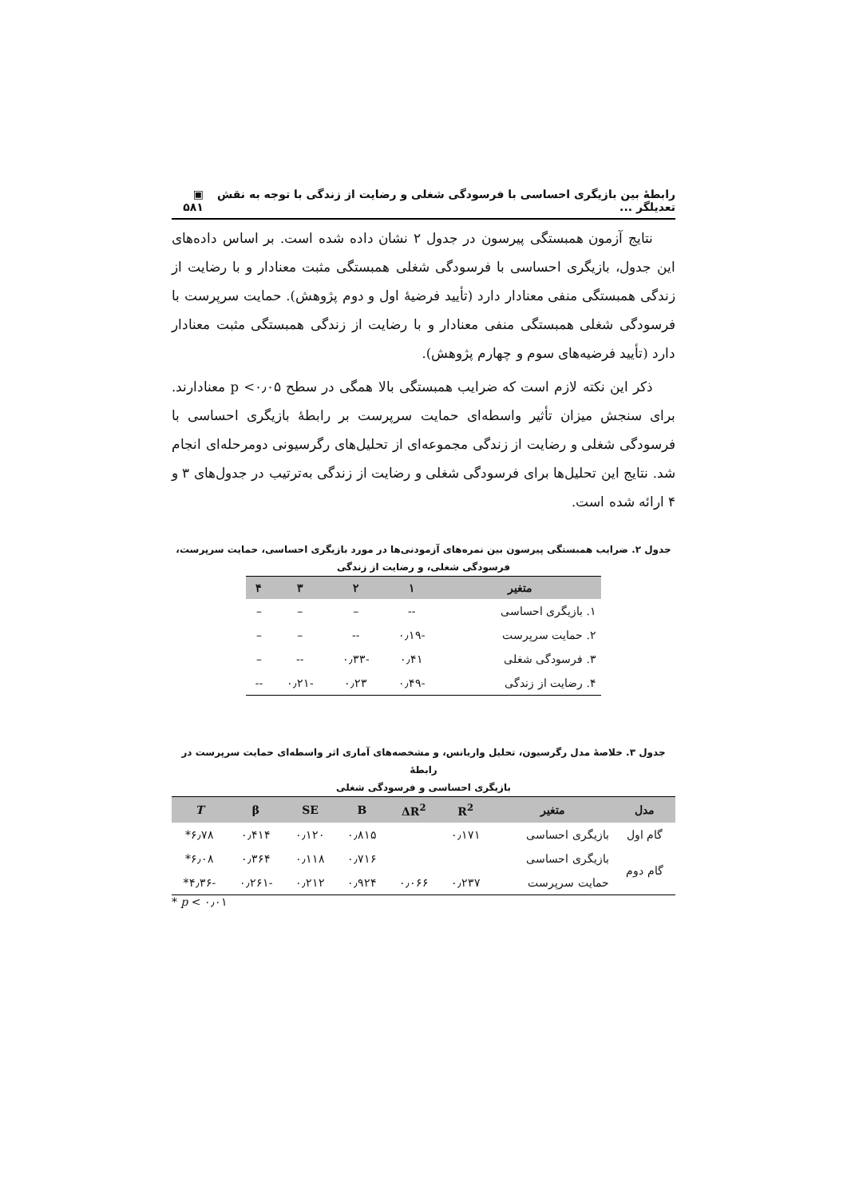رابطهٔ بین بازیگری احساسی با فرسودگی شغلی و رضایت از زندگی با توجه به نقش تعدیلگر ... ▣ ۵۸۱
نتایج آزمون همبستگی پیرسون در جدول ۲ نشان داده شده است. بر اساس داده‌های این جدول، بازیگری احساسی با فرسودگی شغلی همبستگی مثبت معنادار و با رضایت از زندگی همبستگی منفی معنادار دارد (تأیید فرضیهٔ اول و دوم پژوهش). حمایت سرپرست با فرسودگی شغلی همبستگی منفی معنادار و با رضایت از زندگی همبستگی مثبت معنادار دارد (تأیید فرضیه‌های سوم و چهارم پژوهش).
ذکر این نکته لازم است که ضرایب همبستگی بالا همگی در سطح p <۰٫۰۵ معنادارند. برای سنجش میزان تأثیر واسطه‌ای حمایت سرپرست بر رابطهٔ بازیگری احساسی با فرسودگی شغلی و رضایت از زندگی مجموعه‌ای از تحلیل‌های رگرسیونی دومرحله‌ای انجام شد. نتایج این تحلیل‌ها برای فرسودگی شغلی و رضایت از زندگی به‌ترتیب در جدول‌های ۳ و ۴ ارائه شده است.
جدول ۲. ضرایب همبستگی پیرسون بین نمره‌های آزمودنی‌ها در مورد بازیگری احساسی، حمایت سرپرست،
فرسودگی شغلی، و رضایت از زندگی
| متغیر | ۱ | ۲ | ۳ | ۴ |
| --- | --- | --- | --- | --- |
| ۱. بازیگری احساسی | -- | – | – | – |
| ۲. حمایت سرپرست | -۰٫۱۹ | -- | – | – |
| ۳. فرسودگی شغلی | ۰٫۴۱ | -۰٫۳۳ | -- | – |
| ۴. رضایت از زندگی | -۰٫۴۹ | ۰٫۲۳ | -۰٫۲۱ | -- |
جدول ۳. خلاصهٔ مدل رگرسیون، تحلیل واریانس، و مشخصه‌های آماری اثر واسطه‌ای حمایت سرپرست در رابطهٔ
بازیگری احساسی و فرسودگی شغلی
| مدل | متغیر | R<sup>2</sup> | ΔR<sup>2</sup> | B | SE | β | T |
| --- | --- | --- | --- | --- | --- | --- | --- |
| گام اول | بازیگری احساسی | ۰٫۱۷۱ | | ۰٫۸۱۵ | ۰٫۱۲۰ | ۰٫۴۱۴ | ۶٫۷۸* |
| گام دوم | بازیگری احساسی | | | ۰٫۷۱۶ | ۰٫۱۱۸ | ۰٫۳۶۴ | ۶٫۰۸* |
| | حمایت سرپرست | ۰٫۲۳۷ | ۰٫۰۶۶ | ۰٫۹۲۴ | ۰٫۲۱۲ | -۰٫۲۶۱ | -۴٫۳۶* |
* p < ۰٫۰۱